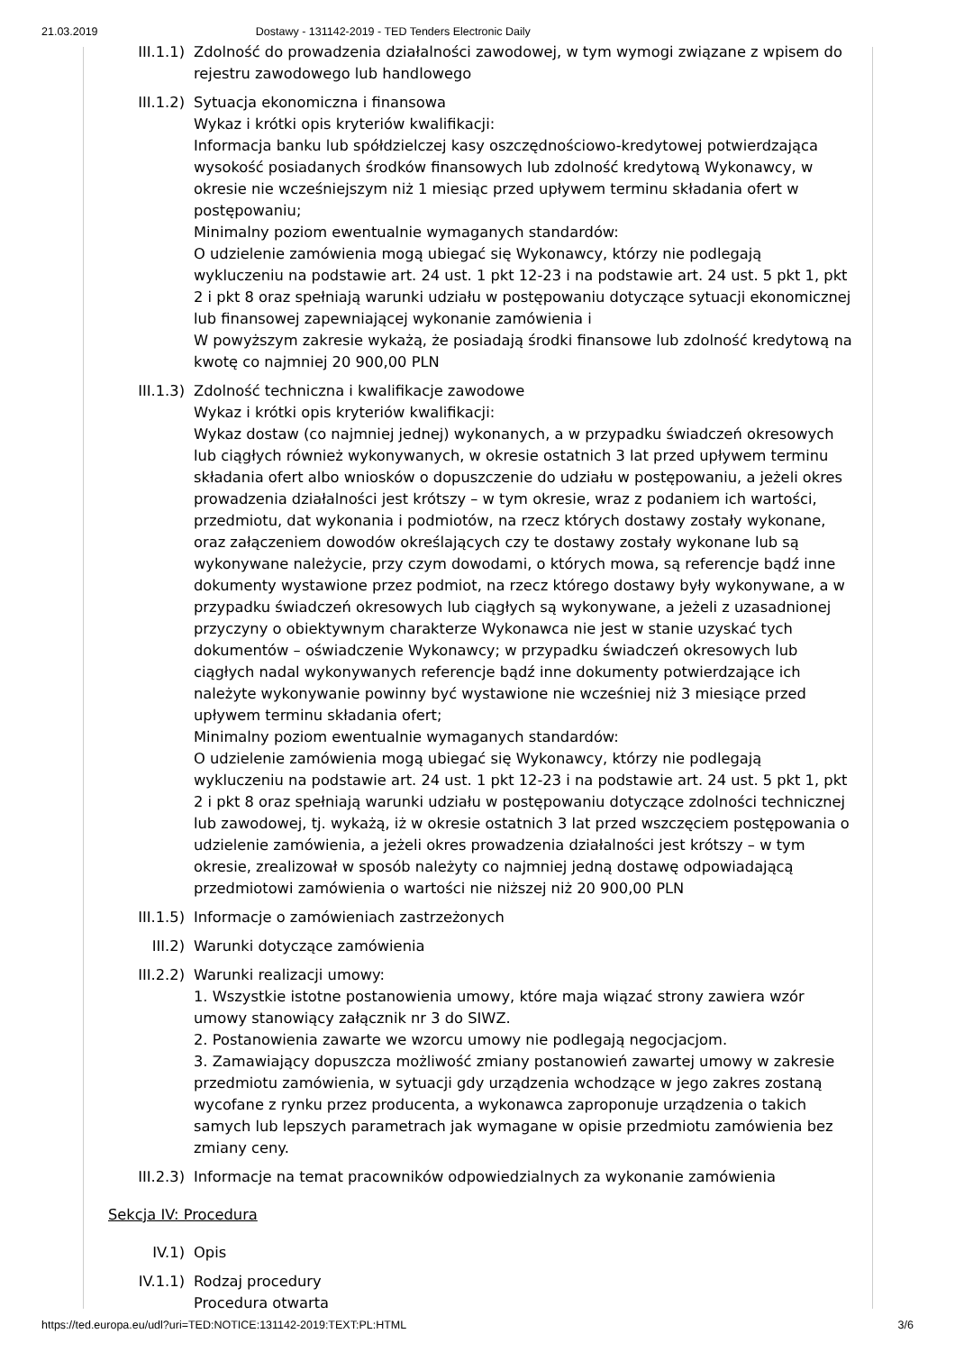21.03.2019 Dostawy - 131142-2019 - TED Tenders Electronic Daily
III.1.1) Zdolność do prowadzenia działalności zawodowej, w tym wymogi związane z wpisem do rejestru zawodowego lub handlowego
III.1.2) Sytuacja ekonomiczna i finansowa
Wykaz i krótki opis kryteriów kwalifikacji:
Informacja banku lub spółdzielczej kasy oszczędnościowo-kredytowej potwierdzająca wysokość posiadanych środków finansowych lub zdolność kredytową Wykonawcy, w okresie nie wcześniejszym niż 1 miesiąc przed upływem terminu składania ofert w postępowaniu;
Minimalny poziom ewentualnie wymaganych standardów:
O udzielenie zamówienia mogą ubiegać się Wykonawcy, którzy nie podlegają wykluczeniu na podstawie art. 24 ust. 1 pkt 12-23 i na podstawie art. 24 ust. 5 pkt 1, pkt 2 i pkt 8 oraz spełniają warunki udziału w postępowaniu dotyczące sytuacji ekonomicznej lub finansowej zapewniającej wykonanie zamówienia i
W powyższym zakresie wykażą, że posiadają środki finansowe lub zdolność kredytową na kwotę co najmniej 20 900,00 PLN
III.1.3) Zdolność techniczna i kwalifikacje zawodowe
Wykaz i krótki opis kryteriów kwalifikacji:
Wykaz dostaw (co najmniej jednej) wykonanych, a w przypadku świadczeń okresowych lub ciągłych również wykonywanych, w okresie ostatnich 3 lat przed upływem terminu składania ofert albo wniosków o dopuszczenie do udziału w postępowaniu, a jeżeli okres prowadzenia działalności jest krótszy – w tym okresie, wraz z podaniem ich wartości, przedmiotu, dat wykonania i podmiotów, na rzecz których dostawy zostały wykonane, oraz załączeniem dowodów określających czy te dostawy zostały wykonane lub są wykonywane należycie, przy czym dowodami, o których mowa, są referencje bądź inne dokumenty wystawione przez podmiot, na rzecz którego dostawy były wykonywane, a w przypadku świadczeń okresowych lub ciągłych są wykonywane, a jeżeli z uzasadnionej przyczyny o obiektywnym charakterze Wykonawca nie jest w stanie uzyskać tych dokumentów – oświadczenie Wykonawcy; w przypadku świadczeń okresowych lub ciągłych nadal wykonywanych referencje bądź inne dokumenty potwierdzające ich należyte wykonywanie powinny być wystawione nie wcześniej niż 3 miesiące przed upływem terminu składania ofert;
Minimalny poziom ewentualnie wymaganych standardów:
O udzielenie zamówienia mogą ubiegać się Wykonawcy, którzy nie podlegają wykluczeniu na podstawie art. 24 ust. 1 pkt 12-23 i na podstawie art. 24 ust. 5 pkt 1, pkt 2 i pkt 8 oraz spełniają warunki udziału w postępowaniu dotyczące zdolności technicznej lub zawodowej, tj. wykażą, iż w okresie ostatnich 3 lat przed wszczęciem postępowania o udzielenie zamówienia, a jeżeli okres prowadzenia działalności jest krótszy – w tym okresie, zrealizował w sposób należyty co najmniej jedną dostawę odpowiadającą przedmiotowi zamówienia o wartości nie niższej niż 20 900,00 PLN
III.1.5) Informacje o zamówieniach zastrzeżonych
III.2) Warunki dotyczące zamówienia
III.2.2) Warunki realizacji umowy:
1. Wszystkie istotne postanowienia umowy, które maja wiązać strony zawiera wzór umowy stanowiący załącznik nr 3 do SIWZ.
2. Postanowienia zawarte we wzorcu umowy nie podlegają negocjacjom.
3. Zamawiający dopuszcza możliwość zmiany postanowień zawartej umowy w zakresie przedmiotu zamówienia, w sytuacji gdy urządzenia wchodzące w jego zakres zostaną wycofane z rynku przez producenta, a wykonawca zaproponuje urządzenia o takich samych lub lepszych parametrach jak wymagane w opisie przedmiotu zamówienia bez zmiany ceny.
III.2.3) Informacje na temat pracowników odpowiedzialnych za wykonanie zamówienia
Sekcja IV: Procedura
IV.1) Opis
IV.1.1) Rodzaj procedury
Procedura otwarta
https://ted.europa.eu/udl?uri=TED:NOTICE:131142-2019:TEXT:PL:HTML 3/6